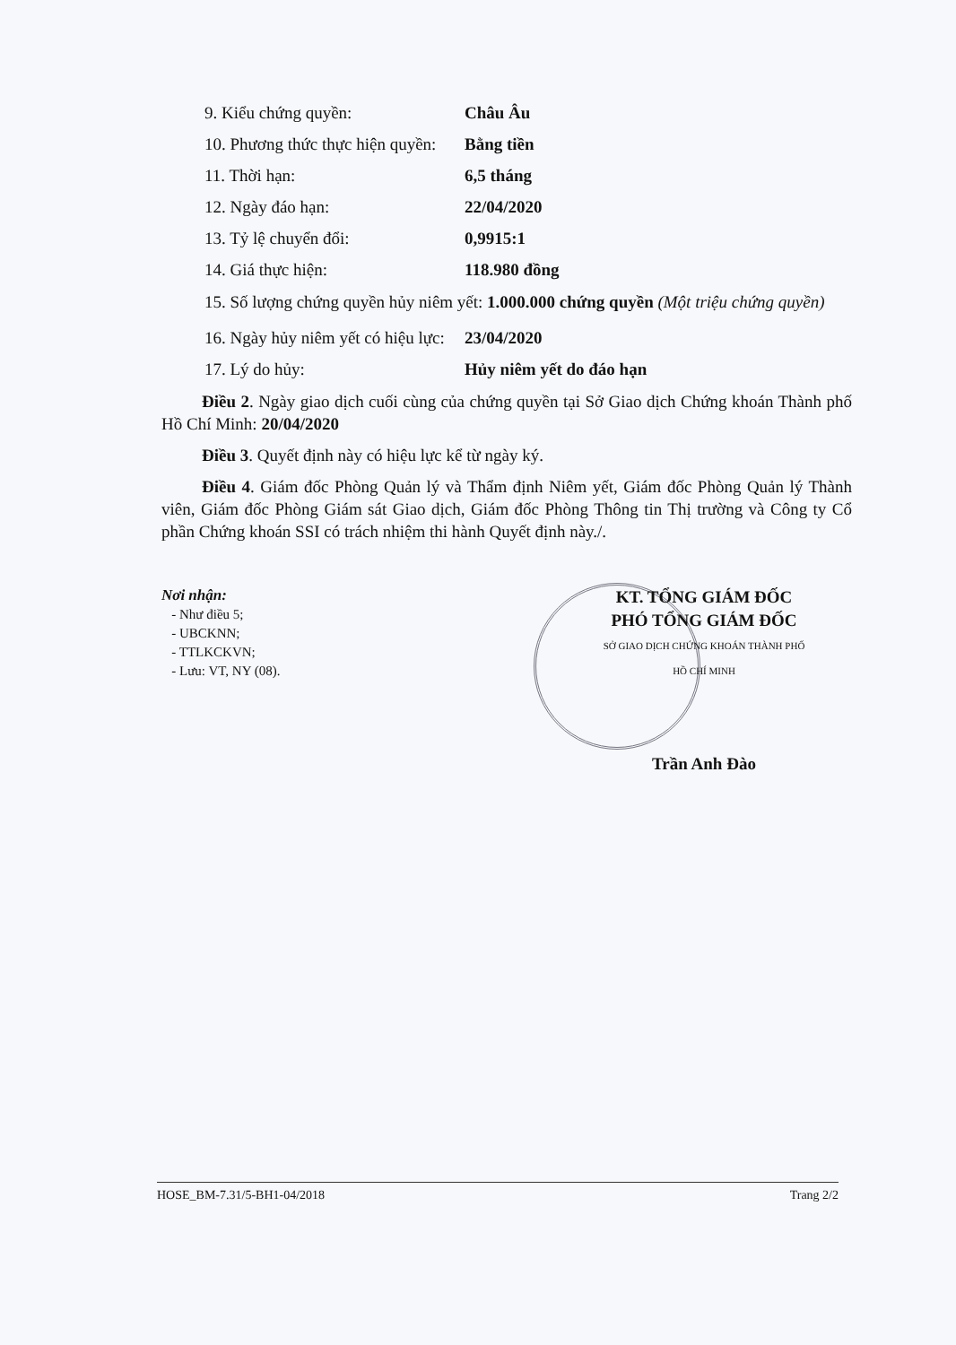9. Kiểu chứng quyền: Châu Âu
10. Phương thức thực hiện quyền: Bằng tiền
11. Thời hạn: 6,5 tháng
12. Ngày đáo hạn: 22/04/2020
13. Tỷ lệ chuyển đổi: 0,9915:1
14. Giá thực hiện: 118.980 đồng
15. Số lượng chứng quyền hủy niêm yết: 1.000.000 chứng quyền (Một triệu chứng quyền)
16. Ngày hủy niêm yết có hiệu lực: 23/04/2020
17. Lý do hủy: Hủy niêm yết do đáo hạn
Điều 2. Ngày giao dịch cuối cùng của chứng quyền tại Sở Giao dịch Chứng khoán Thành phố Hồ Chí Minh: 20/04/2020
Điều 3. Quyết định này có hiệu lực kể từ ngày ký.
Điều 4. Giám đốc Phòng Quản lý và Thẩm định Niêm yết, Giám đốc Phòng Quản lý Thành viên, Giám đốc Phòng Giám sát Giao dịch, Giám đốc Phòng Thông tin Thị trường và Công ty Cổ phần Chứng khoán SSI có trách nhiệm thi hành Quyết định này./.
Nơi nhận:
- Như điều 5;
- UBCKNN;
- TTLKCKVN;
- Lưu: VT, NY (08).
KT. TỔNG GIÁM ĐỐC
PHÓ TỔNG GIÁM ĐỐC
SỞ GIAO DỊCH CHỨNG KHOÁN THÀNH PHỐ HỒ CHÍ MINH
Trần Anh Đào
HOSE_BM-7.31/5-BH1-04/2018 Trang 2/2